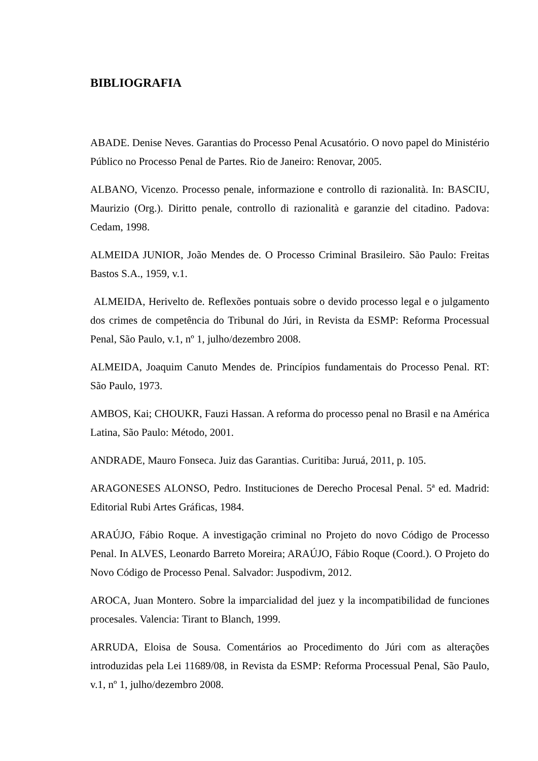BIBLIOGRAFIA
ABADE. Denise Neves. Garantias do Processo Penal Acusatório. O novo papel do Ministério Público no Processo Penal de Partes. Rio de Janeiro: Renovar, 2005.
ALBANO, Vicenzo. Processo penale, informazione e controllo di razionalità. In: BASCIU, Maurizio (Org.). Diritto penale, controllo di razionalità e garanzie del citadino. Padova: Cedam, 1998.
ALMEIDA JUNIOR, João Mendes de. O Processo Criminal Brasileiro. São Paulo: Freitas Bastos S.A., 1959, v.1.
ALMEIDA, Herivelto de. Reflexões pontuais sobre o devido processo legal e o julgamento dos crimes de competência do Tribunal do Júri, in Revista da ESMP: Reforma Processual Penal, São Paulo, v.1, nº 1, julho/dezembro 2008.
ALMEIDA, Joaquim Canuto Mendes de. Princípios fundamentais do Processo Penal. RT: São Paulo, 1973.
AMBOS, Kai; CHOUKR, Fauzi Hassan. A reforma do processo penal no Brasil e na América Latina, São Paulo: Método, 2001.
ANDRADE, Mauro Fonseca. Juiz das Garantias. Curitiba: Juruá, 2011, p. 105.
ARAGONESES ALONSO, Pedro. Instituciones de Derecho Procesal Penal. 5ª ed. Madrid: Editorial Rubi Artes Gráficas, 1984.
ARAÚJO, Fábio Roque. A investigação criminal no Projeto do novo Código de Processo Penal. In ALVES, Leonardo Barreto Moreira; ARAÚJO, Fábio Roque (Coord.). O Projeto do Novo Código de Processo Penal. Salvador: Juspodivm, 2012.
AROCA, Juan Montero. Sobre la imparcialidad del juez y la incompatibilidad de funciones procesales. Valencia: Tirant to Blanch, 1999.
ARRUDA, Eloisa de Sousa. Comentários ao Procedimento do Júri com as alterações introduzidas pela Lei 11689/08, in Revista da ESMP: Reforma Processual Penal, São Paulo, v.1, nº 1, julho/dezembro 2008.